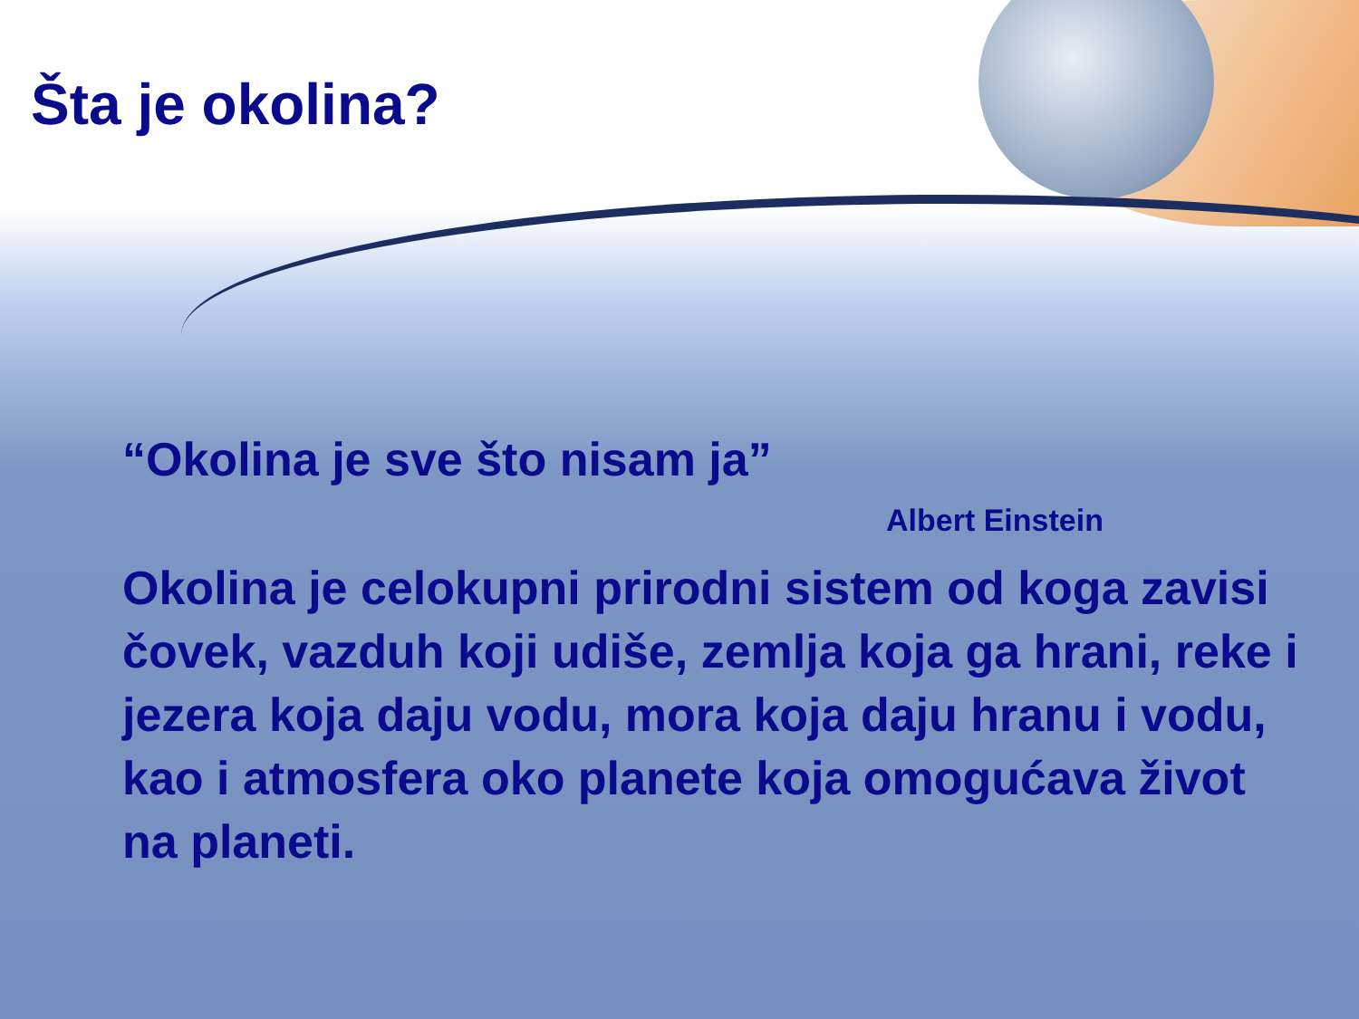Šta je okolina?
“Okolina je sve što nisam ja”
Albert Einstein
Okolina je celokupni prirodni sistem od koga zavisi čovek, vazduh koji udiše, zemlja koja ga hrani, reke i jezera koja daju vodu, mora koja daju hranu i vodu, kao i atmosfera oko planete koja omogućava život na planeti.